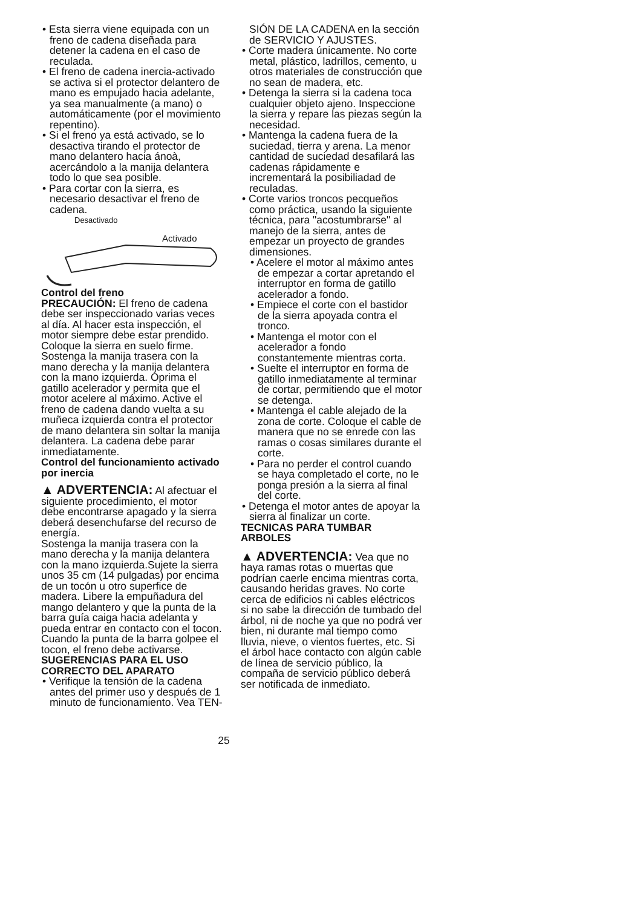• Esta sierra viene equipada con un freno de cadena diseñada para detener la cadena en el caso de reculada.
• El freno de cadena inercia-activado se activa si el protector delantero de mano es empujado hacia adelante, ya sea manualmente (a mano) o automáticamente (por el movimiento repentino).
• Si el freno ya está activado, se lo desactiva tirando el protector de mano delantero hacia ánoà, acercándolo a la manija delantera todo lo que sea posible.
• Para cortar con la sierra, es necesario desactivar el freno de cadena.
Desactivado
Activado
Control del freno
PRECAUCIÓN: El freno de cadena debe ser inspeccionado varias veces al día. Al hacer esta inspección, el motor siempre debe estar prendido. Coloque la sierra en suelo firme. Sostenga la manija trasera con la mano derecha y la manija delantera con la mano izquierda. Oprima el gatillo acelerador y permita que el motor acelere al máximo. Active el freno de cadena dando vuelta a su muñeca izquierda contra el protector de mano delantera sin soltar la manija delantera. La cadena debe parar inmediatamente.
Control del funcionamiento activado por inercia
▲ ADVERTENCIA: Al afectuar el siguiente procedimiento, el motor debe encontrarse apagado y la sierra deberá desenchufarse del recurso de energía.
Sostenga la manija trasera con la mano derecha y la manija delantera con la mano izquierda.Sujete la sierra unos 35 cm (14 pulgadas) por encima de un tocón u otro superfice de madera. Libere la empuñadura del mango delantero y que la punta de la barra guía caiga hacia adelanta y pueda entrar en contacto con el tocon. Cuando la punta de la barra golpee el tocon, el freno debe activarse.
SUGERENCIAS PARA EL USO CORRECTO DEL APARATO
• Verifique la tensión de la cadena antes del primer uso y después de 1 minuto de funcionamiento. Vea TEN-
SIÓN DE LA CADENA en la sección de SERVICIO Y AJUSTES.
• Corte madera únicamente. No corte metal, plástico, ladrillos, cemento, u otros materiales de construcción que no sean de madera, etc.
• Detenga la sierra si la cadena toca cualquier objeto ajeno. Inspeccione la sierra y repare las piezas según la necesidad.
• Mantenga la cadena fuera de la suciedad, tierra y arena. La menor cantidad de suciedad desafilará las cadenas rápidamente e incrementará la posibiliadad de reculadas.
• Corte varios troncos pecqueños como práctica, usando la siguiente técnica, para "acostumbrarse" al manejo de la sierra, antes de empezar un proyecto de grandes dimensiones.
• Acelere el motor al máximo antes de empezar a cortar apretando el interruptor en forma de gatillo acelerador a fondo.
• Empiece el corte con el bastidor de la sierra apoyada contra el tronco.
• Mantenga el motor con el acelerador a fondo constantemente mientras corta.
• Suelte el interruptor en forma de gatillo inmediatamente al terminar de cortar, permitiendo que el motor se detenga.
• Mantenga el cable alejado de la zona de corte. Coloque el cable de manera que no se enrede con las ramas o cosas similares durante el corte.
• Para no perder el control cuando se haya completado el corte, no le ponga presión a la sierra al final del corte.
• Detenga el motor antes de apoyar la sierra al finalizar un corte.
TECNICAS PARA TUMBAR ARBOLES
▲ ADVERTENCIA: Vea que no haya ramas rotas o muertas que podrían caerle encima mientras corta, causando heridas graves. No corte cerca de edificios ni cables eléctricos si no sabe la dirección de tumbado del árbol, ni de noche ya que no podrá ver bien, ni durante mal tiempo como lluvia, nieve, o vientos fuertes, etc. Si el árbol hace contacto con algún cable de línea de servicio público, la compaña de servicio público deberá ser notificada de inmediato.
25